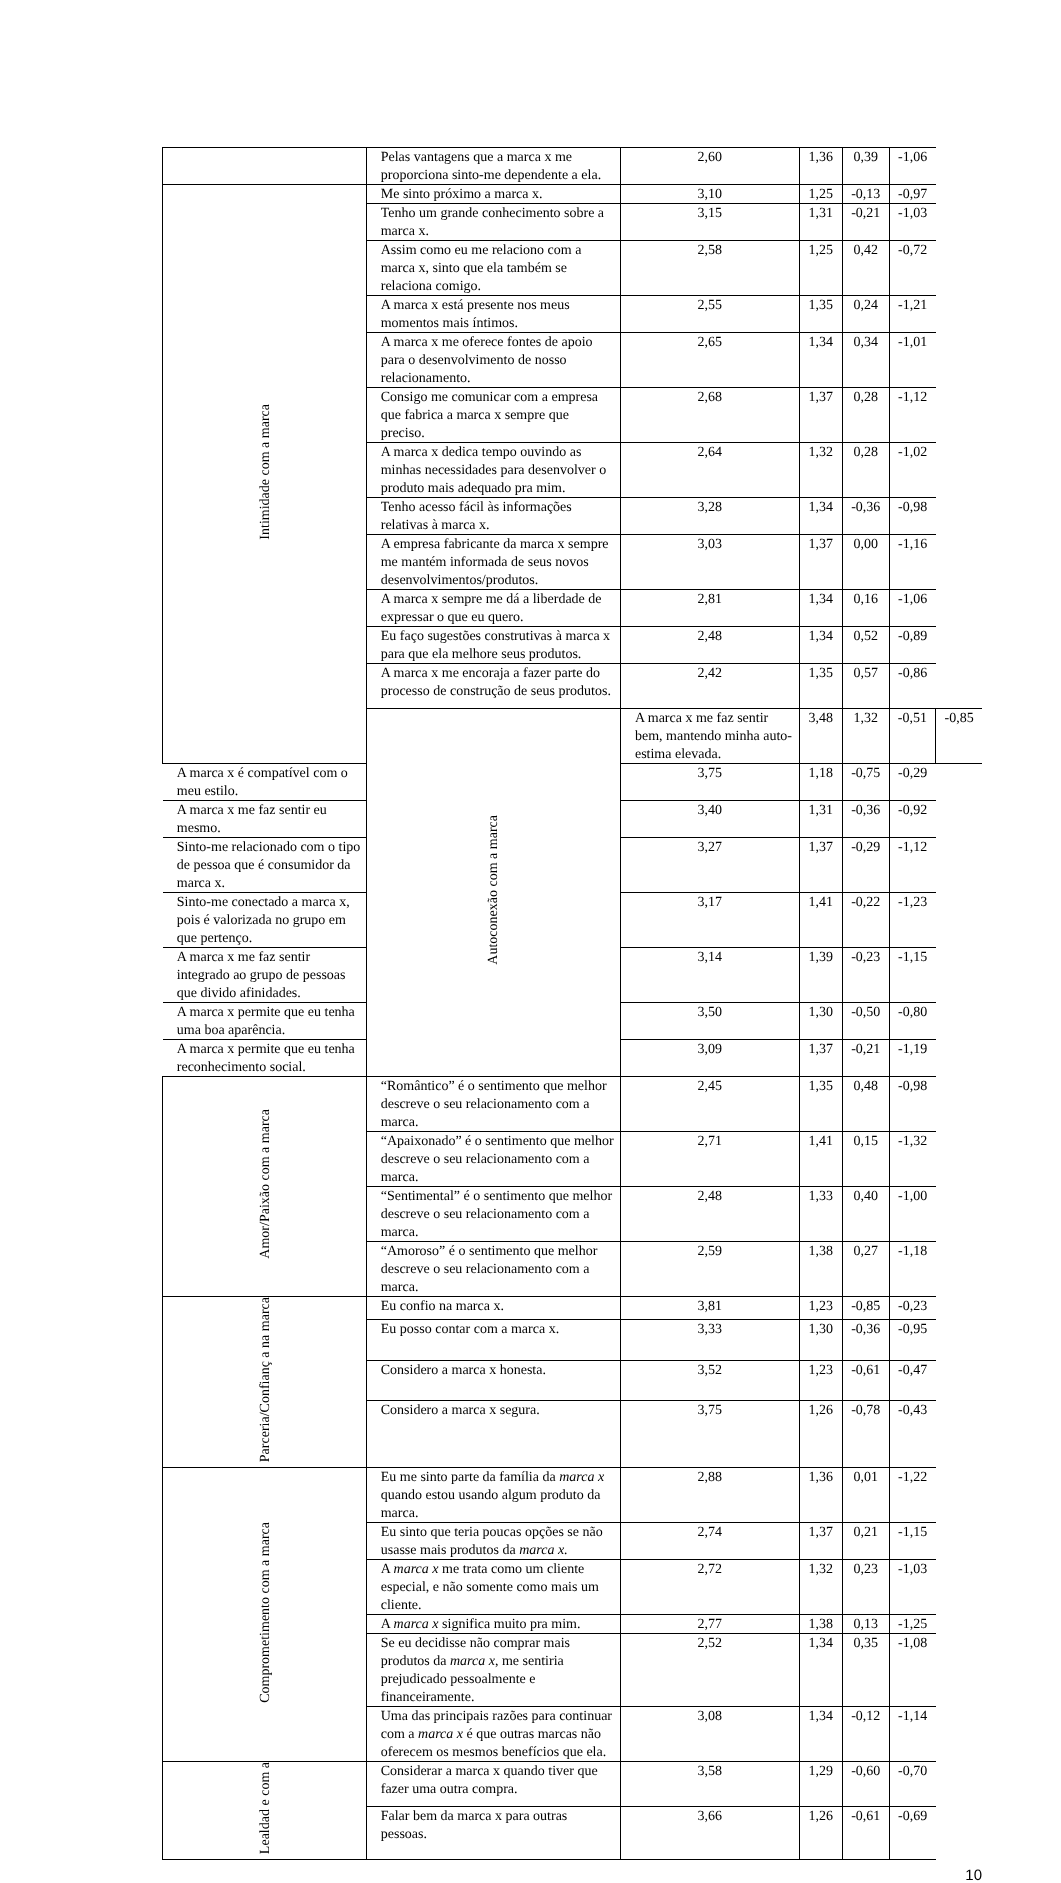| | | Pelas vantagens que a marca x me proporciona sinto-me dependente a ela. | 2,60 | 1,36 | 0,39 | -1,06 | |
| | Intimidade com a marca | Me sinto próximo a marca x. | 3,10 | 1,25 | -0,13 | -0,97 | |
| | | Tenho um grande conhecimento sobre a marca x. | 3,15 | 1,31 | -0,21 | -1,03 | |
| | | Assim como eu me relaciono com a marca x, sinto que ela também se relaciona comigo. | 2,58 | 1,25 | 0,42 | -0,72 | |
| | | A marca x está presente nos meus momentos mais íntimos. | 2,55 | 1,35 | 0,24 | -1,21 | |
| | | A marca x me oferece fontes de apoio para o desenvolvimento de nosso relacionamento. | 2,65 | 1,34 | 0,34 | -1,01 | |
| | | Consigo me comunicar com a empresa que fabrica a marca x sempre que preciso. | 2,68 | 1,37 | 0,28 | -1,12 | |
| | | A marca x dedica tempo ouvindo as minhas necessidades para desenvolver o produto mais adequado pra mim. | 2,64 | 1,32 | 0,28 | -1,02 | |
| | | Tenho acesso fácil às informações relativas à marca x. | 3,28 | 1,34 | -0,36 | -0,98 | |
| | | A empresa fabricante da marca x sempre me mantém informada de seus novos desenvolvimentos/produtos. | 3,03 | 1,37 | 0,00 | -1,16 | |
| | | A marca x sempre me dá a liberdade de expressar o que eu quero. | 2,81 | 1,34 | 0,16 | -1,06 | |
| | | Eu faço sugestões construtivas à marca x para que ela melhore seus produtos. | 2,48 | 1,34 | 0,52 | -0,89 | |
| | | A marca x me encoraja a fazer parte do processo de construção de seus produtos. | 2,42 | 1,35 | 0,57 | -0,86 | |
| | | Autoconexão com a marca | A marca x me faz sentir bem, mantendo minha auto-estima elevada. | 3,48 | 1,32 | -0,51 | -0,85 |
| | A marca x é compatível com o meu estilo. | | 3,75 | 1,18 | -0,75 | -0,29 | |
| | A marca x me faz sentir eu mesmo. | | 3,40 | 1,31 | -0,36 | -0,92 | |
| | Sinto-me relacionado com o tipo de pessoa que é consumidor da marca x. | | 3,27 | 1,37 | -0,29 | -1,12 | |
| | Sinto-me conectado a marca x, pois é valorizada no grupo em que pertenço. | | 3,17 | 1,41 | -0,22 | -1,23 | |
| | A marca x me faz sentir integrado ao grupo de pessoas que divido afinidades. | | 3,14 | 1,39 | -0,23 | -1,15 | |
| | A marca x permite que eu tenha uma boa aparência. | | 3,50 | 1,30 | -0,50 | -0,80 | |
| | A marca x permite que eu tenha reconhecimento social. | | 3,09 | 1,37 | -0,21 | -1,19 | |
| | Amor/Paixão com a marca | “Romântico” é o sentimento que melhor descreve o seu relacionamento com a marca. | 2,45 | 1,35 | 0,48 | -0,98 | |
| | | “Apaixonado” é o sentimento que melhor descreve o seu relacionamento com a marca. | 2,71 | 1,41 | 0,15 | -1,32 | |
| | | “Sentimental” é o sentimento que melhor descreve o seu relacionamento com a marca. | 2,48 | 1,33 | 0,40 | -1,00 | |
| | | “Amoroso” é o sentimento que melhor descreve o seu relacionamento com a marca. | 2,59 | 1,38 | 0,27 | -1,18 | |
| | Parceria/Confianç a na marca | Eu confio na marca x. | 3,81 | 1,23 | -0,85 | -0,23 | |
| | | Eu posso contar com a marca x. | 3,33 | 1,30 | -0,36 | -0,95 | |
| | | Considero a marca x honesta. | 3,52 | 1,23 | -0,61 | -0,47 | |
| | | Considero a marca x segura. | 3,75 | 1,26 | -0,78 | -0,43 | |
| | Comprometimento com a marca | Eu me sinto parte da família da marca x quando estou usando algum produto da marca. | 2,88 | 1,36 | 0,01 | -1,22 | |
| | | Eu sinto que teria poucas opções se não usasse mais produtos da marca x. | 2,74 | 1,37 | 0,21 | -1,15 | |
| | | A marca x me trata como um cliente especial, e não somente como mais um cliente. | 2,72 | 1,32 | 0,23 | -1,03 | |
| | | A marca x significa muito pra mim. | 2,77 | 1,38 | 0,13 | -1,25 | |
| | | Se eu decidisse não comprar mais produtos da marca x , me sentiria prejudicado pessoalmente e financeiramente. | 2,52 | 1,34 | 0,35 | -1,08 | |
| | | Uma das principais razões para continuar com a marca x é que outras marcas não oferecem os mesmos benefícios que ela. | 3,08 | 1,34 | -0,12 | -1,14 | |
| | Lealdad e com a | Considerar a marca x quando tiver que fazer uma outra compra. | 3,58 | 1,29 | -0,60 | -0,70 | |
| | | Falar bem da marca x para outras pessoas. | 3,66 | 1,26 | -0,61 | -0,69 | |
10